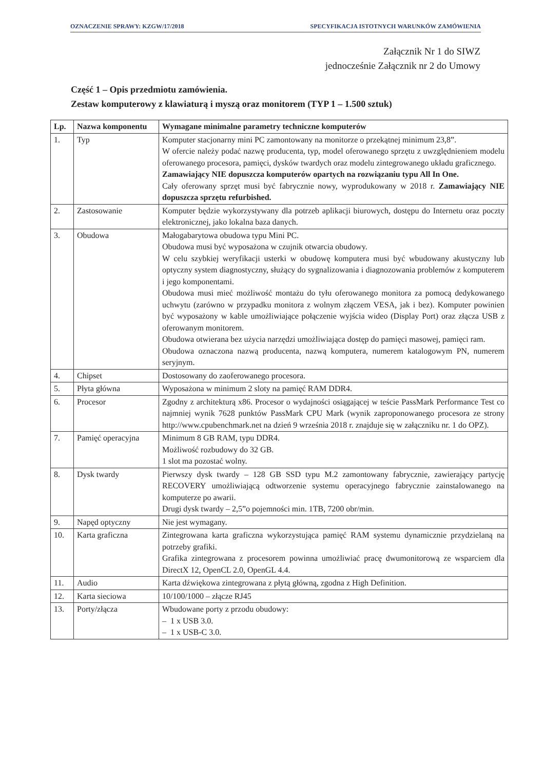OZNACZENIE SPRAWY: KZGW/17/2018 SPECYFIKACJA ISTOTNYCH WARUNKÓW ZAMÓWIENIA
Załącznik Nr 1 do SIWZ
jednocześnie Załącznik nr 2 do Umowy
Część 1 – Opis przedmiotu zamówienia.
Zestaw komputerowy z klawiaturą i myszą oraz monitorem (TYP 1 – 1.500 sztuk)
| Lp. | Nazwa komponentu | Wymagane minimalne parametry techniczne komputerów |
| --- | --- | --- |
| 1. | Typ | Komputer stacjonarny mini PC zamontowany na monitorze o przekątnej minimum 23,8”. W ofercie należy podać nazwę producenta, typ, model oferowanego sprzętu z uwzględnieniem modelu oferowanego procesora, pamięci, dysków twardych oraz modelu zintegrowanego układu graficznego. Zamawiający NIE dopuszcza komputerów opartych na rozwiązaniu typu All In One. Cały oferowany sprzęt musi być fabrycznie nowy, wyprodukowany w 2018 r. Zamawiający NIE dopuszcza sprzętu refurbished. |
| 2. | Zastosowanie | Komputer będzie wykorzystywany dla potrzeb aplikacji biurowych, dostępu do Internetu oraz poczty elektronicznej, jako lokalna baza danych. |
| 3. | Obudowa | Małogabarytowa obudowa typu Mini PC. Obudowa musi być wyposażona w czujnik otwarcia obudowy. W celu szybkiej weryfikacji usterki w obudowę komputera musi być wbudowany akustyczny lub optyczny system diagnostyczny, służący do sygnalizowania i diagnozowania problemów z komputerem i jego komponentami. Obudowa musi mieć możliwość montażu do tyłu oferowanego monitora za pomocą dedykowanego uchwytu (zarówno w przypadku monitora z wolnym złączem VESA, jak i bez). Komputer powinien być wyposażony w kable umożliwiające połączenie wyjścia wideo (Display Port) oraz złącza USB z oferowanym monitorem. Obudowa otwierana bez użycia narzędzi umożliwiająca dostęp do pamięci masowej, pamięci ram. Obudowa oznaczona nazwą producenta, nazwą komputera, numerem katalogowym PN, numerem seryjnym. |
| 4. | Chipset | Dostosowany do zaoferowanego procesora. |
| 5. | Płyta główna | Wyposażona w minimum 2 sloty na pamięć RAM DDR4. |
| 6. | Procesor | Zgodny z architekturą x86. Procesor o wydajności osiągającej w teście PassMark Performance Test co najmniej wynik 7628 punktów PassMark CPU Mark (wynik zaproponowanego procesora ze strony http://www.cpubenchmark.net na dzień 9 września 2018 r. znajduje się w załączniku nr. 1 do OPZ). |
| 7. | Pamięć operacyjna | Minimum 8 GB RAM, typu DDR4. Możliwość rozbudowy do 32 GB. 1 slot ma pozostać wolny. |
| 8. | Dysk twardy | Pierwszy dysk twardy – 128 GB SSD typu M.2 zamontowany fabrycznie, zawierający partycję RECOVERY umożliwiającą odtworzenie systemu operacyjnego fabrycznie zainstalowanego na komputerze po awarii. Drugi dysk twardy – 2,5”o pojemności min. 1TB, 7200 obr/min. |
| 9. | Napęd optyczny | Nie jest wymagany. |
| 10. | Karta graficzna | Zintegrowana karta graficzna wykorzystująca pamięć RAM systemu dynamicznie przydzielaną na potrzeby grafiki. Grafika zintegrowana z procesorem powinna umożliwiać pracę dwumonitorową ze wsparciem dla DirectX 12, OpenCL 2.0, OpenGL 4.4. |
| 11. | Audio | Karta dźwiękowa zintegrowana z płytą główną, zgodna z High Definition. |
| 12. | Karta sieciowa | 10/100/1000 – złącze RJ45 |
| 13. | Porty/złącza | Wbudowane porty z przodu obudowy: – 1 x USB 3.0. – 1 x USB-C 3.0. |